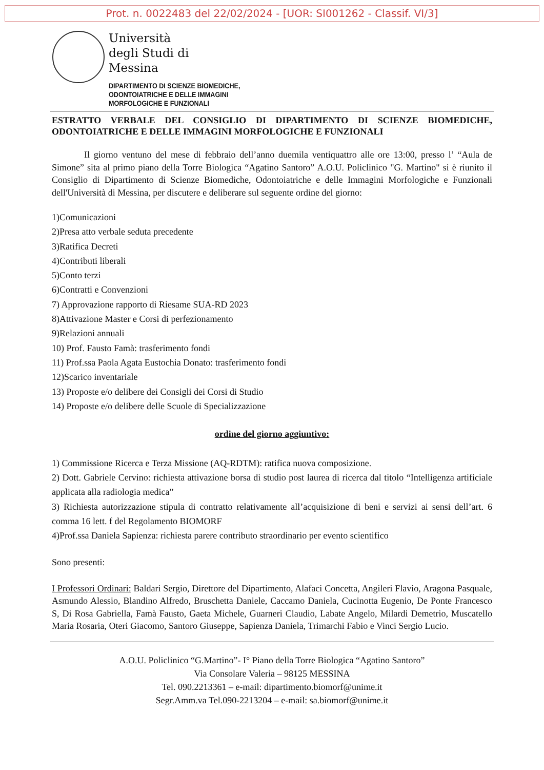Prot. n. 0022483 del 22/02/2024 - [UOR: SI001262 - Classif. VI/3]
Università
degli Studi di
Messina
DIPARTIMENTO DI SCIENZE BIOMEDICHE,
ODONTOIATRICHE E DELLE IMMAGINI
MORFOLOGICHE E FUNZIONALI
ESTRATTO VERBALE DEL CONSIGLIO DI DIPARTIMENTO DI SCIENZE BIOMEDICHE, ODONTOIATRICHE E DELLE IMMAGINI MORFOLOGICHE E FUNZIONALI
Il giorno ventuno del mese di febbraio dell’anno duemila ventiquattro alle ore 13:00, presso l’ “Aula de Simone” sita al primo piano della Torre Biologica “Agatino Santoro” A.O.U. Policlinico "G. Martino" si è riunito il Consiglio di Dipartimento di Scienze Biomediche, Odontoiatriche e delle Immagini Morfologiche e Funzionali dell'Università di Messina, per discutere e deliberare sul seguente ordine del giorno:
1)Comunicazioni
2)Presa atto verbale seduta precedente
3)Ratifica Decreti
4)Contributi liberali
5)Conto terzi
6)Contratti e Convenzioni
7) Approvazione rapporto di Riesame SUA-RD 2023
8)Attivazione Master e Corsi di perfezionamento
9)Relazioni annuali
10) Prof. Fausto Famà: trasferimento fondi
11) Prof.ssa Paola Agata Eustochia Donato: trasferimento fondi
12)Scarico inventariale
13) Proposte e/o delibere dei Consigli dei Corsi di Studio
14) Proposte e/o delibere delle Scuole di Specializzazione
ordine del giorno aggiuntivo:
1) Commissione Ricerca e Terza Missione (AQ-RDTM): ratifica nuova composizione.
2) Dott. Gabriele Cervino: richiesta attivazione borsa di studio post laurea di ricerca dal titolo “Intelligenza artificiale applicata alla radiologia medica”
3) Richiesta autorizzazione stipula di contratto relativamente all’acquisizione di beni e servizi ai sensi dell’art. 6 comma 16 lett. f del Regolamento BIOMORF
4)Prof.ssa Daniela Sapienza: richiesta parere contributo straordinario per evento scientifico
Sono presenti:
I Professori Ordinari: Baldari Sergio, Direttore del Dipartimento, Alafaci Concetta, Angileri Flavio, Aragona Pasquale, Asmundo Alessio, Blandino Alfredo, Bruschetta Daniele, Caccamo Daniela, Cucinotta Eugenio, De Ponte Francesco S, Di Rosa Gabriella, Famà Fausto, Gaeta Michele, Guarneri Claudio, Labate Angelo, Milardi Demetrio, Muscatello Maria Rosaria, Oteri Giacomo, Santoro Giuseppe, Sapienza Daniela, Trimarchi Fabio e Vinci Sergio Lucio.
A.O.U. Policlinico “G.Martino”- I° Piano della Torre Biologica “Agatino Santoro”
Via Consolare Valeria – 98125 MESSINA
Tel. 090.2213361 – e-mail: dipartimento.biomorf@unime.it
Segr.Amm.va Tel.090-2213204 – e-mail: sa.biomorf@unime.it